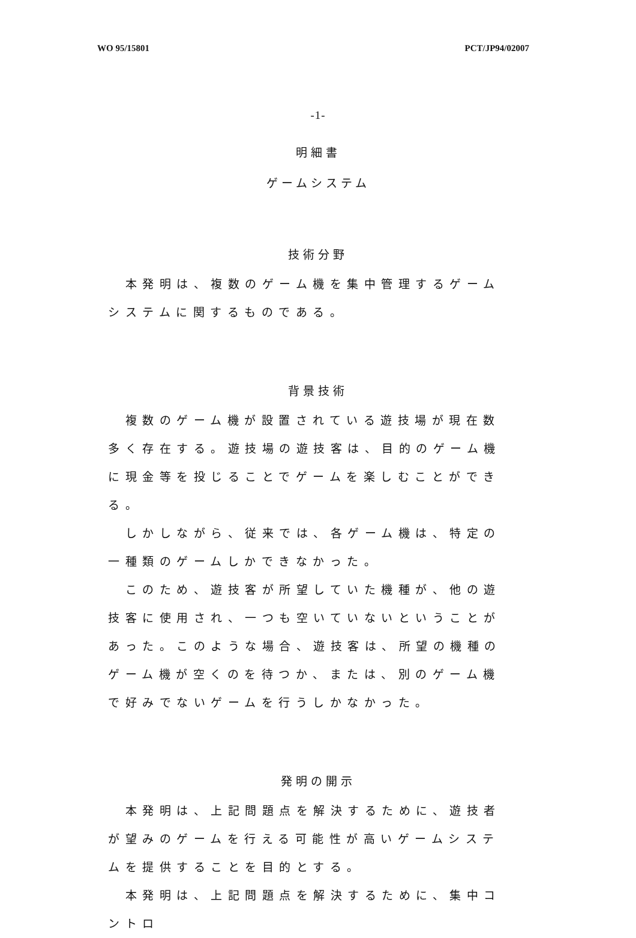WO 95/15801 PCT/JP94/02007
-1-
明細書
ゲームシステム
技術分野
　本発明は、複数のゲーム機を集中管理するゲームシステムに関するものである。
背景技術
　複数のゲーム機が設置されている遊技場が現在数多く存在する。遊技場の遊技客は、目的のゲーム機に現金等を投じることでゲームを楽しむことができる。
　しかしながら、従来では、各ゲーム機は、特定の一種類のゲームしかできなかった。
　このため、遊技客が所望していた機種が、他の遊技客に使用され、一つも空いていないということがあった。このような場合、遊技客は、所望の機種のゲーム機が空くのを待つか、または、別のゲーム機で好みでないゲームを行うしかなかった。
発明の開示
　本発明は、上記問題点を解決するために、遊技者が望みのゲームを行える可能性が高いゲームシステムを提供することを目的とする。
　本発明は、上記問題点を解決するために、集中コントロ